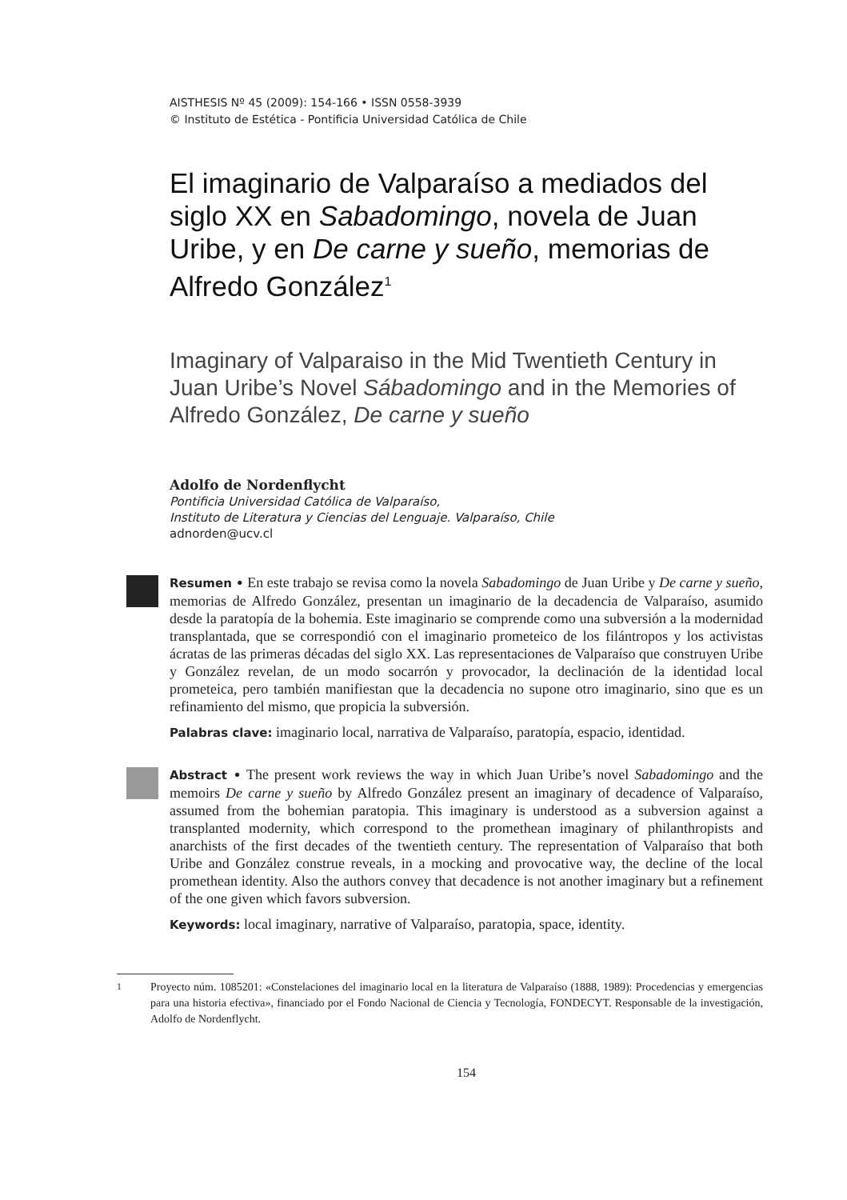AISTHESIS Nº 45 (2009): 154-166 • ISSN 0558-3939
© Instituto de Estética - Pontificia Universidad Católica de Chile
El imaginario de Valparaíso a mediados del siglo XX en Sabadomingo, novela de Juan Uribe, y en De carne y sueño, memorias de Alfredo González<sup>1</sup>
Imaginary of Valparaiso in the Mid Twentieth Century in Juan Uribe’s Novel Sábadomingo and in the Memories of Alfredo González, De carne y sueño
Adolfo de Nordenflycht
Pontificia Universidad Católica de Valparaíso,
Instituto de Literatura y Ciencias del Lenguaje. Valparaíso, Chile
adnorden@ucv.cl
Resumen • En este trabajo se revisa como la novela Sabadomingo de Juan Uribe y De carne y sueño, memorias de Alfredo González, presentan un imaginario de la decadencia de Valparaíso, asumido desde la paratopía de la bohemia. Este imaginario se comprende como una subversión a la modernidad transplantada, que se correspondió con el imaginario prometeico de los filántropos y los activistas ácratas de las primeras décadas del siglo XX. Las representaciones de Valparaíso que construyen Uribe y González revelan, de un modo socarrón y provocador, la declinación de la identidad local prometeica, pero también manifiestan que la decadencia no supone otro imaginario, sino que es un refinamiento del mismo, que propicia la subversión.
Palabras clave: imaginario local, narrativa de Valparaíso, paratopía, espacio, identidad.
Abstract • The present work reviews the way in which Juan Uribe’s novel Sabadomingo and the memoirs De carne y sueño by Alfredo González present an imaginary of decadence of Valparaíso, assumed from the bohemian paratopia. This imaginary is understood as a subversion against a transplanted modernity, which correspond to the promethean imaginary of philanthropists and anarchists of the first decades of the twentieth century. The representation of Valparaíso that both Uribe and González construe reveals, in a mocking and provocative way, the decline of the local promethean identity. Also the authors convey that decadence is not another imaginary but a refinement of the one given which favors subversion.
Keywords: local imaginary, narrative of Valparaíso, paratopia, space, identity.
<sup>1</sup> Proyecto núm. 1085201: «Constelaciones del imaginario local en la literatura de Valparaíso (1888, 1989): Procedencias y emergencias para una historia efectiva», financiado por el Fondo Nacional de Ciencia y Tecnología, FONDECYT. Responsable de la investigación, Adolfo de Nordenflycht.
154